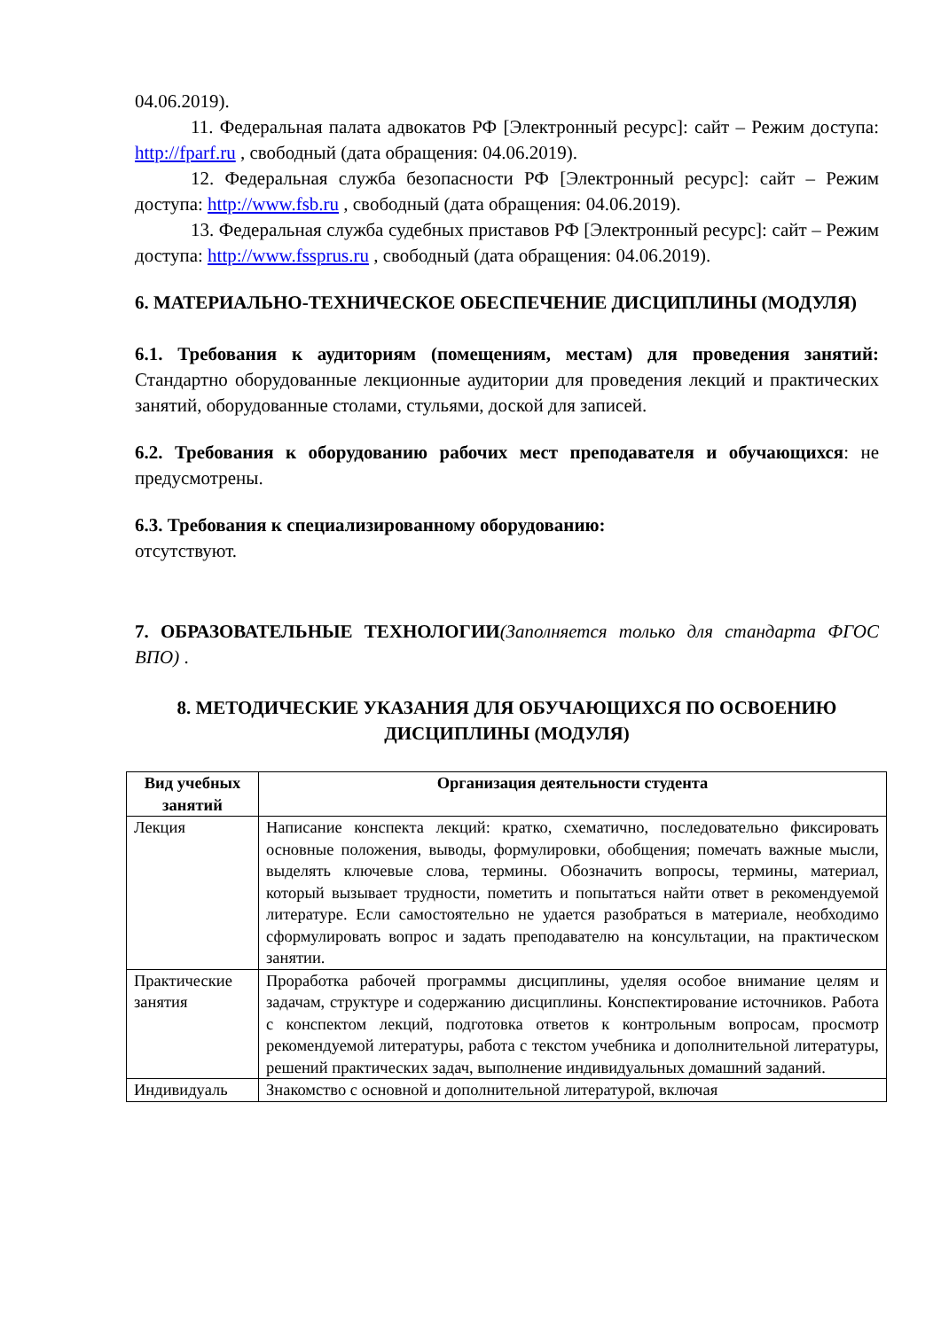04.06.2019).
11. Федеральная палата адвокатов РФ [Электронный ресурс]: сайт – Режим доступа: http://fparf.ru , свободный (дата обращения: 04.06.2019).
12. Федеральная служба безопасности РФ [Электронный ресурс]: сайт – Режим доступа: http://www.fsb.ru , свободный (дата обращения: 04.06.2019).
13. Федеральная служба судебных приставов РФ [Электронный ресурс]: сайт – Режим доступа: http://www.fssprus.ru , свободный (дата обращения: 04.06.2019).
6. МАТЕРИАЛЬНО-ТЕХНИЧЕСКОЕ ОБЕСПЕЧЕНИЕ ДИСЦИПЛИНЫ (МОДУЛЯ)
6.1. Требования к аудиториям (помещениям, местам) для проведения занятий: Стандартно оборудованные лекционные аудитории для проведения лекций и практических занятий, оборудованные столами, стульями, доской для записей.
6.2. Требования к оборудованию рабочих мест преподавателя и обучающихся: не предусмотрены.
6.3. Требования к специализированному оборудованию:
отсутствуют.
7. ОБРАЗОВАТЕЛЬНЫЕ ТЕХНОЛОГИИ(Заполняется только для стандарта ФГОС ВПО) .
8. МЕТОДИЧЕСКИЕ УКАЗАНИЯ ДЛЯ ОБУЧАЮЩИХСЯ ПО ОСВОЕНИЮ ДИСЦИПЛИНЫ (МОДУЛЯ)
| Вид учебных занятий | Организация деятельности студента |
| --- | --- |
| Лекция | Написание конспекта лекций: кратко, схематично, последовательно фиксировать основные положения, выводы, формулировки, обобщения; помечать важные мысли, выделять ключевые слова, термины. Обозначить вопросы, термины, материал, который вызывает трудности, пометить и попытаться найти ответ в рекомендуемой литературе. Если самостоятельно не удается разобраться в материале, необходимо сформулировать вопрос и задать преподавателю на консультации, на практическом занятии. |
| Практические занятия | Проработка рабочей программы дисциплины, уделяя особое внимание целям и задачам, структуре и содержанию дисциплины. Конспектирование источников. Работа с конспектом лекций, подготовка ответов к контрольным вопросам, просмотр рекомендуемой литературы, работа с текстом учебника и дополнительной литературы, решений практических задач, выполнение индивидуальных домашний заданий. |
| Индивидуаль | Знакомство с основной и дополнительной литературой, включая |